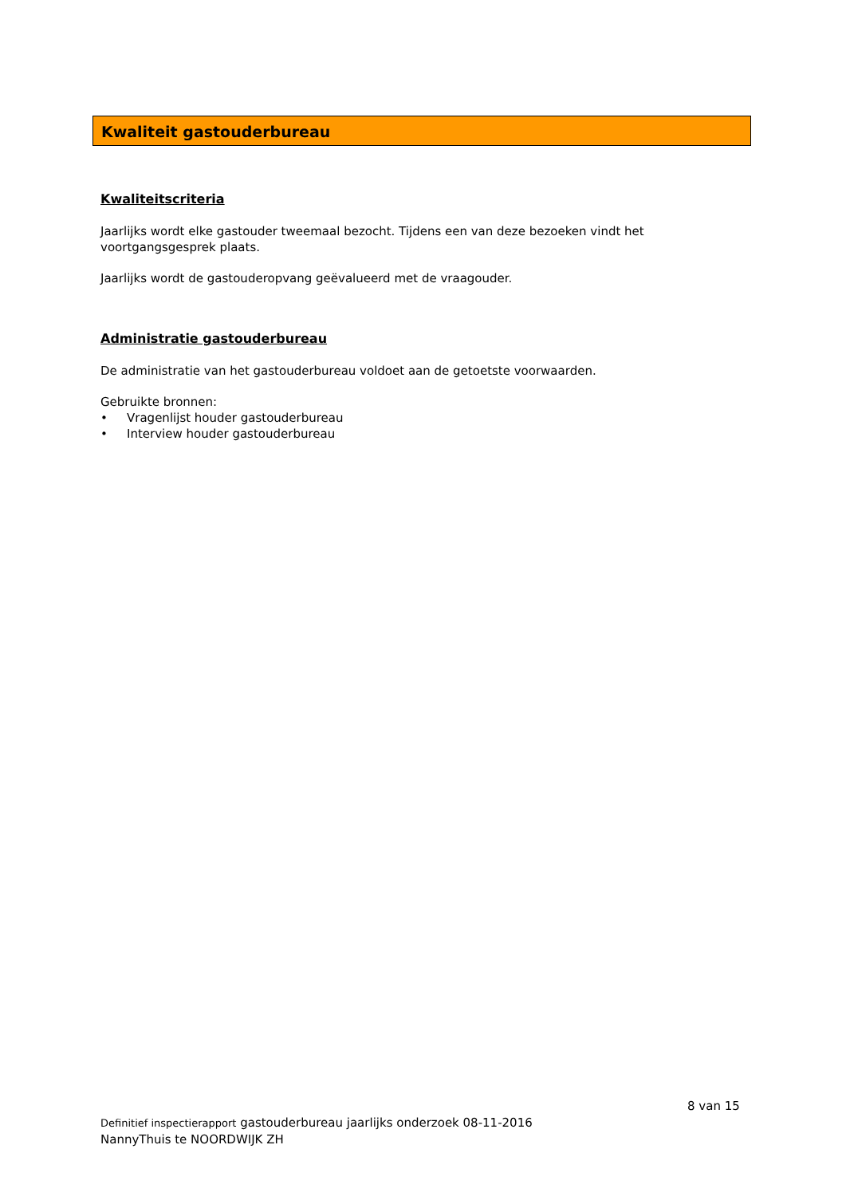Kwaliteit gastouderbureau
Kwaliteitscriteria
Jaarlijks wordt elke gastouder tweemaal bezocht. Tijdens een van deze bezoeken vindt het voortgangsgesprek plaats.
Jaarlijks wordt de gastouderopvang geëvalueerd met de vraagouder.
Administratie gastouderbureau
De administratie van het gastouderbureau voldoet aan de getoetste voorwaarden.
Gebruikte bronnen:
• Vragenlijst houder gastouderbureau
• Interview houder gastouderbureau
8 van 15
Definitief inspectierapport gastouderbureau jaarlijks onderzoek 08-11-2016
NannyThuis te NOORDWIJK ZH